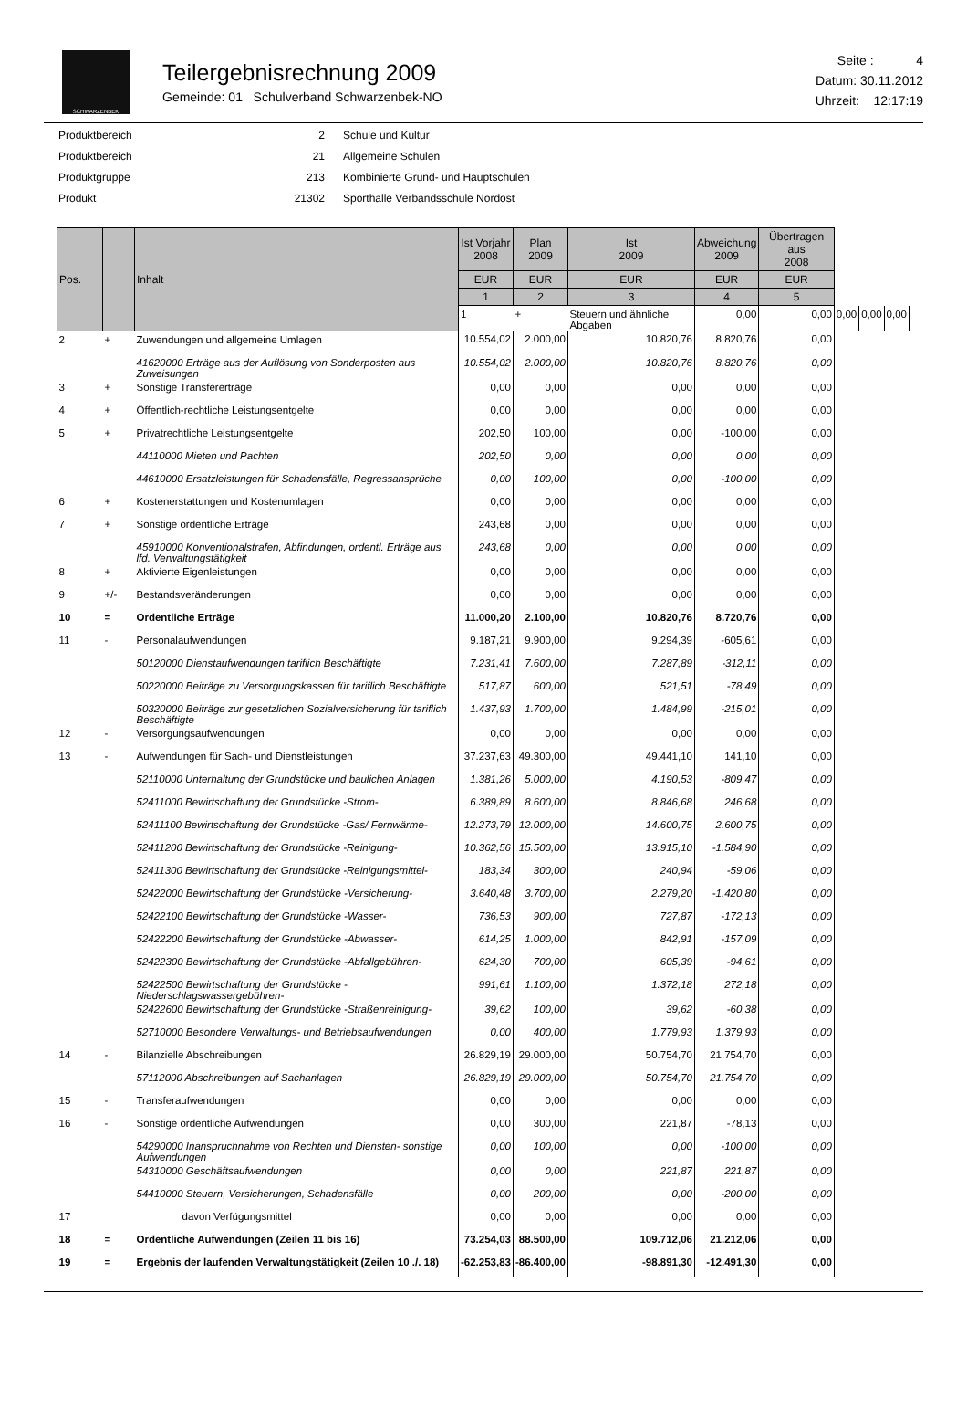SCHWARZENBEK
Teilergebnisrechnung 2009
Gemeinde: 01 Schulverband Schwarzenbek-NO
Seite : 4
Datum: 30.11.2012
Uhrzeit: 12:17:19
| Produktbereich | 2 | Schule und Kultur |
| Produktbereich | 21 | Allgemeine Schulen |
| Produktgruppe | 213 | Kombinierte Grund- und Hauptschulen |
| Produkt | 21302 | Sporthalle Verbandsschule Nordost |
| Pos. | | Inhalt | Ist Vorjahr 2008 | Plan 2009 | Ist 2009 | Abweichung 2009 | Übertragen aus 2008 | | | |
| --- | --- | --- | --- | --- | --- | --- | --- | --- | --- | --- |
| | | | EUR | EUR | EUR | EUR | EUR | | | |
| | | | 1 | 2 | 3 | 4 | 5 | | | |
| | | | 1 | + | Steuern und ähnliche Abgaben | 0,00 | 0,00 | 0,00 | 0,00 | 0,00 |
| 2 | + | Zuwendungen und allgemeine Umlagen | 10.554,02 | 2.000,00 | 10.820,76 | 8.820,76 | 0,00 | | | |
| | | 41620000 Erträge aus der Auflösung von Sonderposten aus Zuweisungen | 10.554,02 | 2.000,00 | 10.820,76 | 8.820,76 | 0,00 | | | |
| 3 | + | Sonstige Transfererträge | 0,00 | 0,00 | 0,00 | 0,00 | 0,00 | | | |
| 4 | + | Öffentlich-rechtliche Leistungsentgelte | 0,00 | 0,00 | 0,00 | 0,00 | 0,00 | | | |
| 5 | + | Privatrechtliche Leistungsentgelte | 202,50 | 100,00 | 0,00 | -100,00 | 0,00 | | | |
| | | 44110000 Mieten und Pachten | 202,50 | 0,00 | 0,00 | 0,00 | 0,00 | | | |
| | | 44610000 Ersatzleistungen für Schadensfälle, Regressansprüche | 0,00 | 100,00 | 0,00 | -100,00 | 0,00 | | | |
| 6 | + | Kostenerstattungen und Kostenumlagen | 0,00 | 0,00 | 0,00 | 0,00 | 0,00 | | | |
| 7 | + | Sonstige ordentliche Erträge | 243,68 | 0,00 | 0,00 | 0,00 | 0,00 | | | |
| | | 45910000 Konventionalstrafen, Abfindungen, ordentl. Erträge aus lfd. Verwaltungstätigkeit | 243,68 | 0,00 | 0,00 | 0,00 | 0,00 | | | |
| 8 | + | Aktivierte Eigenleistungen | 0,00 | 0,00 | 0,00 | 0,00 | 0,00 | | | |
| 9 | +/- | Bestandsveränderungen | 0,00 | 0,00 | 0,00 | 0,00 | 0,00 | | | |
| 10 | = | Ordentliche Erträge | 11.000,20 | 2.100,00 | 10.820,76 | 8.720,76 | 0,00 | | | |
| 11 | - | Personalaufwendungen | 9.187,21 | 9.900,00 | 9.294,39 | -605,61 | 0,00 | | | |
| | | 50120000 Dienstaufwendungen tariflich Beschäftigte | 7.231,41 | 7.600,00 | 7.287,89 | -312,11 | 0,00 | | | |
| | | 50220000 Beiträge zu Versorgungskassen für tariflich Beschäftigte | 517,87 | 600,00 | 521,51 | -78,49 | 0,00 | | | |
| | | 50320000 Beiträge zur gesetzlichen Sozialversicherung für tariflich Beschäftigte | 1.437,93 | 1.700,00 | 1.484,99 | -215,01 | 0,00 | | | |
| 12 | - | Versorgungsaufwendungen | 0,00 | 0,00 | 0,00 | 0,00 | 0,00 | | | |
| 13 | - | Aufwendungen für Sach- und Dienstleistungen | 37.237,63 | 49.300,00 | 49.441,10 | 141,10 | 0,00 | | | |
| | | 52110000 Unterhaltung der Grundstücke und baulichen Anlagen | 1.381,26 | 5.000,00 | 4.190,53 | -809,47 | 0,00 | | | |
| | | 52411000 Bewirtschaftung der Grundstücke -Strom- | 6.389,89 | 8.600,00 | 8.846,68 | 246,68 | 0,00 | | | |
| | | 52411100 Bewirtschaftung der Grundstücke -Gas/ Fernwärme- | 12.273,79 | 12.000,00 | 14.600,75 | 2.600,75 | 0,00 | | | |
| | | 52411200 Bewirtschaftung der Grundstücke -Reinigung- | 10.362,56 | 15.500,00 | 13.915,10 | -1.584,90 | 0,00 | | | |
| | | 52411300 Bewirtschaftung der Grundstücke -Reinigungsmittel- | 183,34 | 300,00 | 240,94 | -59,06 | 0,00 | | | |
| | | 52422000 Bewirtschaftung der Grundstücke -Versicherung- | 3.640,48 | 3.700,00 | 2.279,20 | -1.420,80 | 0,00 | | | |
| | | 52422100 Bewirtschaftung der Grundstücke -Wasser- | 736,53 | 900,00 | 727,87 | -172,13 | 0,00 | | | |
| | | 52422200 Bewirtschaftung der Grundstücke -Abwasser- | 614,25 | 1.000,00 | 842,91 | -157,09 | 0,00 | | | |
| | | 52422300 Bewirtschaftung der Grundstücke -Abfallgebühren- | 624,30 | 700,00 | 605,39 | -94,61 | 0,00 | | | |
| | | 52422500 Bewirtschaftung der Grundstücke -Niederschlagswassergebühren- | 991,61 | 1.100,00 | 1.372,18 | 272,18 | 0,00 | | | |
| | | 52422600 Bewirtschaftung der Grundstücke -Straßenreinigung- | 39,62 | 100,00 | 39,62 | -60,38 | 0,00 | | | |
| | | 52710000 Besondere Verwaltungs- und Betriebsaufwendungen | 0,00 | 400,00 | 1.779,93 | 1.379,93 | 0,00 | | | |
| 14 | - | Bilanzielle Abschreibungen | 26.829,19 | 29.000,00 | 50.754,70 | 21.754,70 | 0,00 | | | |
| | | 57112000 Abschreibungen auf Sachanlagen | 26.829,19 | 29.000,00 | 50.754,70 | 21.754,70 | 0,00 | | | |
| 15 | - | Transferaufwendungen | 0,00 | 0,00 | 0,00 | 0,00 | 0,00 | | | |
| 16 | - | Sonstige ordentliche Aufwendungen | 0,00 | 300,00 | 221,87 | -78,13 | 0,00 | | | |
| | | 54290000 Inanspruchnahme von Rechten und Diensten- sonstige Aufwendungen | 0,00 | 100,00 | 0,00 | -100,00 | 0,00 | | | |
| | | 54310000 Geschäftsaufwendungen | 0,00 | 0,00 | 221,87 | 221,87 | 0,00 | | | |
| | | 54410000 Steuern, Versicherungen, Schadensfälle | 0,00 | 200,00 | 0,00 | -200,00 | 0,00 | | | |
| 17 | | davon Verfügungsmittel | 0,00 | 0,00 | 0,00 | 0,00 | 0,00 | | | |
| 18 | = | Ordentliche Aufwendungen (Zeilen 11 bis 16) | 73.254,03 | 88.500,00 | 109.712,06 | 21.212,06 | 0,00 | | | |
| 19 | = | Ergebnis der laufenden Verwaltungstätigkeit (Zeilen 10 ./. 18) | -62.253,83 | -86.400,00 | -98.891,30 | -12.491,30 | 0,00 | | | |